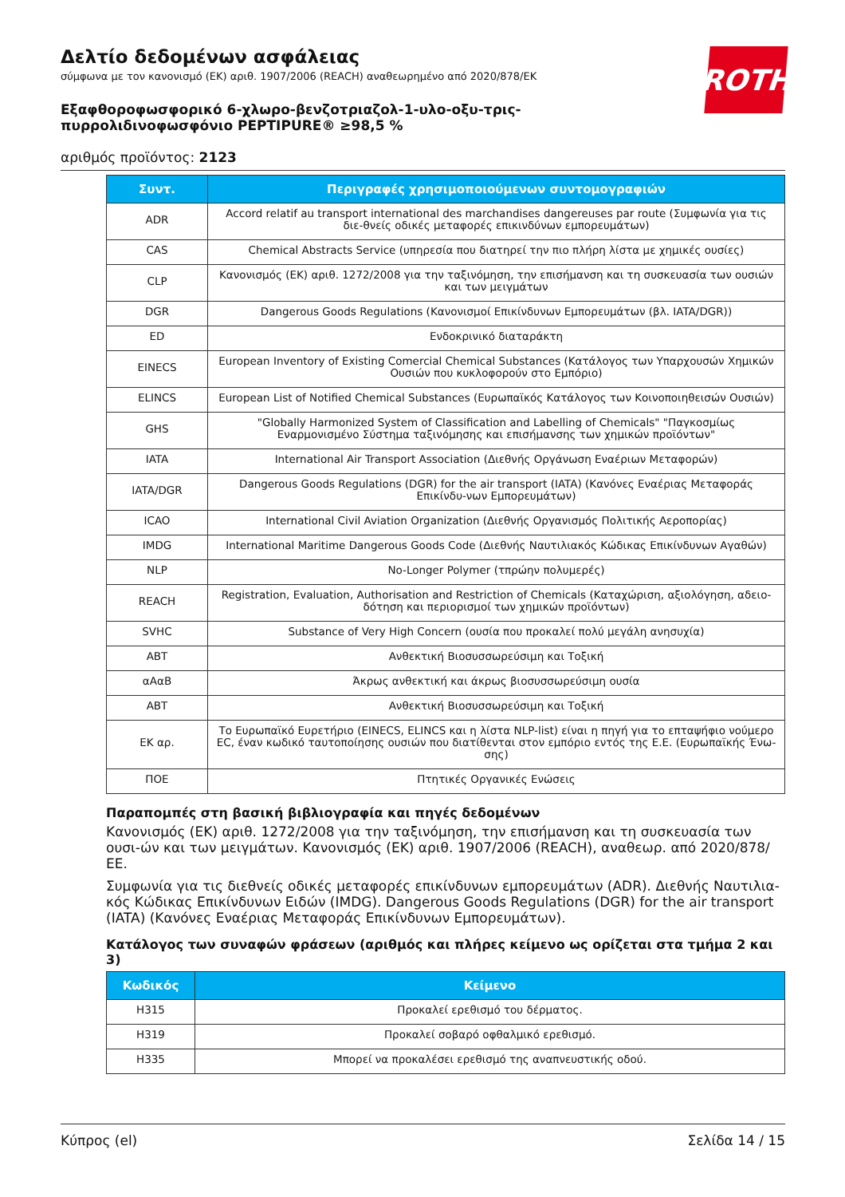ROTH
Δελτίο δεδομένων ασφάλειας
σύμφωνα με τον κανονισμό (ΕΚ) αριθ. 1907/2006 (REACH) αναθεωρημένο από 2020/878/ΕΚ
Εξαφθοροφωσφορικό 6-χλωρο-βενζοτριαζολ-1-υλο-οξυ-τρις-πυρρολιδινοφωσφόνιο PEPTIPURE® ≥98,5 %
αριθμός προϊόντος: 2123
| Συντ. | Περιγραφές χρησιμοποιούμενων συντομογραφιών |
| --- | --- |
| ADR | Accord relatif au transport international des marchandises dangereuses par route (Συμφωνία για τις διε-θνείς οδικές μεταφορές επικινδύνων εμπορευμάτων) |
| CAS | Chemical Abstracts Service (υπηρεσία που διατηρεί την πιο πλήρη λίστα με χημικές ουσίες) |
| CLP | Κανονισμός (ΕΚ) αριθ. 1272/2008 για την ταξινόμηση, την επισήμανση και τη συσκευασία των ουσιών και των μειγμάτων |
| DGR | Dangerous Goods Regulations (Κανονισμοί Επικίνδυνων Εμπορευμάτων (βλ. IATA/DGR)) |
| ED | Ενδοκρινικό διαταράκτη |
| EINECS | European Inventory of Existing Comercial Chemical Substances (Κατάλογος των Υπαρχουσών Χημικών Ουσιών που κυκλοφορούν στο Εμπόριο) |
| ELINCS | European List of Notified Chemical Substances (Ευρωπαϊκός Κατάλογος των Κοινοποιηθεισών Ουσιών) |
| GHS | "Globally Harmonized System of Classification and Labelling of Chemicals" "Παγκοσμίως Εναρμονισμένο Σύστημα ταξινόμησης και επισήμανσης των χημικών προϊόντων" |
| IATA | International Air Transport Association (Διεθνής Οργάνωση Εναέριων Μεταφορών) |
| IATA/DGR | Dangerous Goods Regulations (DGR) for the air transport (IATA) (Κανόνες Εναέριας Μεταφοράς Επικίνδυ-νων Εμπορευμάτων) |
| ICAO | International Civil Aviation Organization (Διεθνής Οργανισμός Πολιτικής Αεροπορίας) |
| IMDG | International Maritime Dangerous Goods Code (Διεθνής Ναυτιλιακός Κώδικας Επικίνδυνων Αγαθών) |
| NLP | No-Longer Polymer (τπρώην πολυμερές) |
| REACH | Registration, Evaluation, Authorisation and Restriction of Chemicals (Καταχώριση, αξιολόγηση, αδειο-δότηση και περιορισμοί των χημικών προϊόντων) |
| SVHC | Substance of Very High Concern (ουσία που προκαλεί πολύ μεγάλη ανησυχία) |
| ABT | Ανθεκτική Βιοσυσσωρεύσιμη και Τοξική |
| αΑαΒ | Άκρως ανθεκτική και άκρως βιοσυσσωρεύσιμη ουσία |
| ABT | Ανθεκτική Βιοσυσσωρεύσιμη και Τοξική |
| ΕΚ αρ. | Το Ευρωπαϊκό Ευρετήριο (EINECS, ELINCS και η λίστα NLP-list) είναι η πηγή για το επταψήφιο νούμερο EC, έναν κωδικό ταυτοποίησης ουσιών που διατίθενται στον εμπόριο εντός της Ε.Ε. (Ευρωπαϊκής Ένω-σης) |
| ΠΟΕ | Πτητικές Οργανικές Ενώσεις |
Παραπομπές στη βασική βιβλιογραφία και πηγές δεδομένων
Κανονισμός (ΕΚ) αριθ. 1272/2008 για την ταξινόμηση, την επισήμανση και τη συσκευασία των ουσι-ών και των μειγμάτων. Κανονισμός (ΕΚ) αριθ. 1907/2006 (REACH), αναθεωρ. από 2020/878/ΕΕ.
Συμφωνία για τις διεθνείς οδικές μεταφορές επικίνδυνων εμπορευμάτων (ADR). Διεθνής Ναυτιλια-κός Κώδικας Επικίνδυνων Ειδών (IMDG). Dangerous Goods Regulations (DGR) for the air transport (IATA) (Κανόνες Εναέριας Μεταφοράς Επικίνδυνων Εμπορευμάτων).
Κατάλογος των συναφών φράσεων (αριθμός και πλήρες κείμενο ως ορίζεται στα τμήμα 2 και 3)
| Κωδικός | Κείμενο |
| --- | --- |
| H315 | Προκαλεί ερεθισμό του δέρματος. |
| H319 | Προκαλεί σοβαρό οφθαλμικό ερεθισμό. |
| H335 | Μπορεί να προκαλέσει ερεθισμό της αναπνευστικής οδού. |
Κύπρος (el) Σελίδα 14 / 15